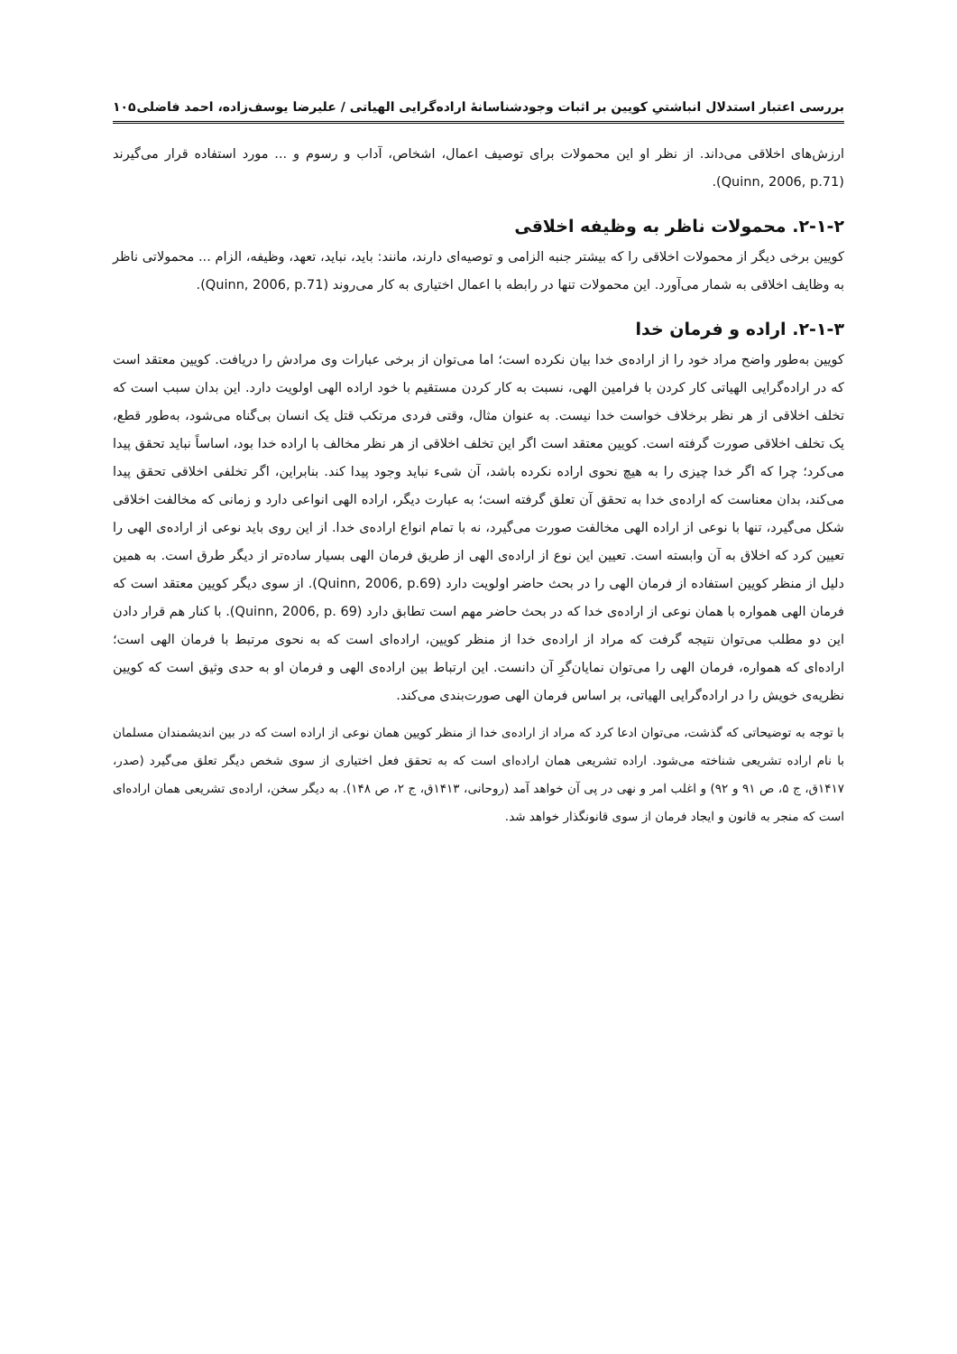بررسی اعتبار استدلال انباشتیِ کویین بر اثبات وجودشناسانهٔ اراده‌گرایی الهیاتی / علیرضا یوسف‌زاده، احمد فاضلی ۱۰۵
ارزش‌های اخلاقی می‌داند. از نظر او این محمولات برای توصیف اعمال، اشخاص، آداب و رسوم و ... مورد استفاده قرار می‌گیرند (Quinn, 2006, p.71).
۲-۱-۲. محمولات ناظر به وظیفه اخلاقی
کویین برخی دیگر از محمولات اخلاقی را که بیشتر جنبه الزامی و توصیه‌ای دارند، مانند: باید، نباید، تعهد، وظیفه، الزام ... محمولاتی ناظر به وظایف اخلاقی به شمار می‌آورد. این محمولات تنها در رابطه با اعمال اختیاری به کار می‌روند (Quinn, 2006, p.71).
۲-۱-۳. اراده و فرمان خدا
کویین به‌طور واضح مراد خود را از اراده‌ی خدا بیان نکرده است؛ اما می‌توان از برخی عبارات وی مرادش را دریافت. کویین معتقد است که در اراده‌گرایی الهیاتی کار کردن با فرامین الهی، نسبت به کار کردن مستقیم با خود اراده الهی اولویت دارد. این بدان سبب است که تخلف اخلاقی از هر نظر برخلاف خواست خدا نیست. به عنوان مثال، وقتی فردی مرتکب قتل یک انسان بی‌گناه می‌شود، به‌طور قطع، یک تخلف اخلاقی صورت گرفته است. کویین معتقد است اگر این تخلف اخلاقی از هر نظر مخالف با اراده خدا بود، اساساً نباید تحقق پیدا می‌کرد؛ چرا که اگر خدا چیزی را به هیچ نحوی اراده نکرده باشد، آن شیء نباید وجود پیدا کند. بنابراین، اگر تخلفی اخلاقی تحقق پیدا می‌کند، بدان معناست که اراده‌ی خدا به تحقق آن تعلق گرفته است؛ به عبارت دیگر، اراده الهی انواعی دارد و زمانی که مخالفت اخلاقی شکل می‌گیرد، تنها با نوعی از اراده الهی مخالفت صورت می‌گیرد، نه با تمام انواع اراده‌ی خدا. از این روی باید نوعی از اراده‌ی الهی را تعیین کرد که اخلاق به آن وابسته است. تعیین این نوع از اراده‌ی الهی از طریق فرمان الهی بسیار ساده‌تر از دیگر طرق است. به همین دلیل از منظر کویین استفاده از فرمان الهی را در بحث حاضر اولویت دارد (Quinn, 2006, p.69). از سوی دیگر کویین معتقد است که فرمان الهی همواره با همان نوعی از اراده‌ی خدا که در بحث حاضر مهم است تطابق دارد (Quinn, 2006, p. 69). با کنار هم قرار دادن این دو مطلب می‌توان نتیجه گرفت که مراد از اراده‌ی خدا از منظر کویین، اراده‌ای است که به نحوی مرتبط با فرمان الهی است؛ اراده‌ای که همواره، فرمان الهی را می‌توان نمایان‌گرِ آن دانست. این ارتباط بین اراده‌ی الهی و فرمان او به حدی وثیق است که کویین نظریه‌ی خویش را در اراده‌گرایی الهیاتی، بر اساس فرمان الهی صورت‌بندی می‌کند.
با توجه به توضیحاتی که گذشت، می‌توان ادعا کرد که مراد از اراده‌ی خدا از منظر کویین همان نوعی از اراده است که در بین اندیشمندان مسلمان با نام اراده تشریعی شناخته می‌شود. اراده تشریعی همان اراده‌ای است که به تحقق فعل اختیاری از سوی شخص دیگر تعلق می‌گیرد (صدر، ۱۴۱۷ق، ج ۵، ص ۹۱ و ۹۲) و اغلب امر و نهی در پی آن خواهد آمد (روحانی، ۱۴۱۳ق، ج ۲، ص ۱۴۸). به دیگر سخن، اراده‌ی تشریعی همان اراده‌ای است که منجر به قانون و ایجاد فرمان از سوی قانونگذار خواهد شد.